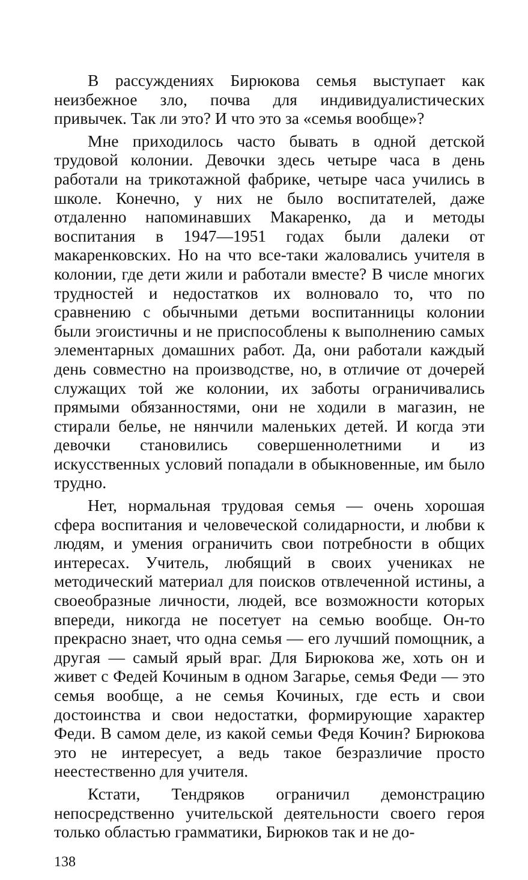В рассуждениях Бирюкова семья выступает как неизбежное зло, почва для индивидуалистических привычек. Так ли это? И что это за «семья вообще»?
Мне приходилось часто бывать в одной детской трудовой колонии. Девочки здесь четыре часа в день работали на трикотажной фабрике, четыре часа учились в школе. Конечно, у них не было воспитателей, даже отдаленно напоминавших Макаренко, да и методы воспитания в 1947—1951 годах были далеки от макаренковских. Но на что все-таки жаловались учителя в колонии, где дети жили и работали вместе? В числе многих трудностей и недостатков их волновало то, что по сравнению с обычными детьми воспитанницы колонии были эгоистичны и не приспособлены к выполнению самых элементарных домашних работ. Да, они работали каждый день совместно на производстве, но, в отличие от дочерей служащих той же колонии, их заботы ограничивались прямыми обязанностями, они не ходили в магазин, не стирали белье, не нянчили маленьких детей. И когда эти девочки становились совершеннолетними и из искусственных условий попадали в обыкновенные, им было трудно.
Нет, нормальная трудовая семья — очень хорошая сфера воспитания и человеческой солидарности, и любви к людям, и умения ограничить свои потребности в общих интересах. Учитель, любящий в своих учениках не методический материал для поисков отвлеченной истины, а своеобразные личности, людей, все возможности которых впереди, никогда не посетует на семью вообще. Он-то прекрасно знает, что одна семья — его лучший помощник, а другая — самый ярый враг. Для Бирюкова же, хоть он и живет с Федей Кочиным в одном Загарье, семья Феди — это семья вообще, а не семья Кочиных, где есть и свои достоинства и свои недостатки, формирующие характер Феди. В самом деле, из какой семьи Федя Кочин? Бирюкова это не интересует, а ведь такое безразличие просто неестественно для учителя.
Кстати, Тендряков ограничил демонстрацию непосредственно учительской деятельности своего героя только областью грамматики, Бирюков так и не до-
138